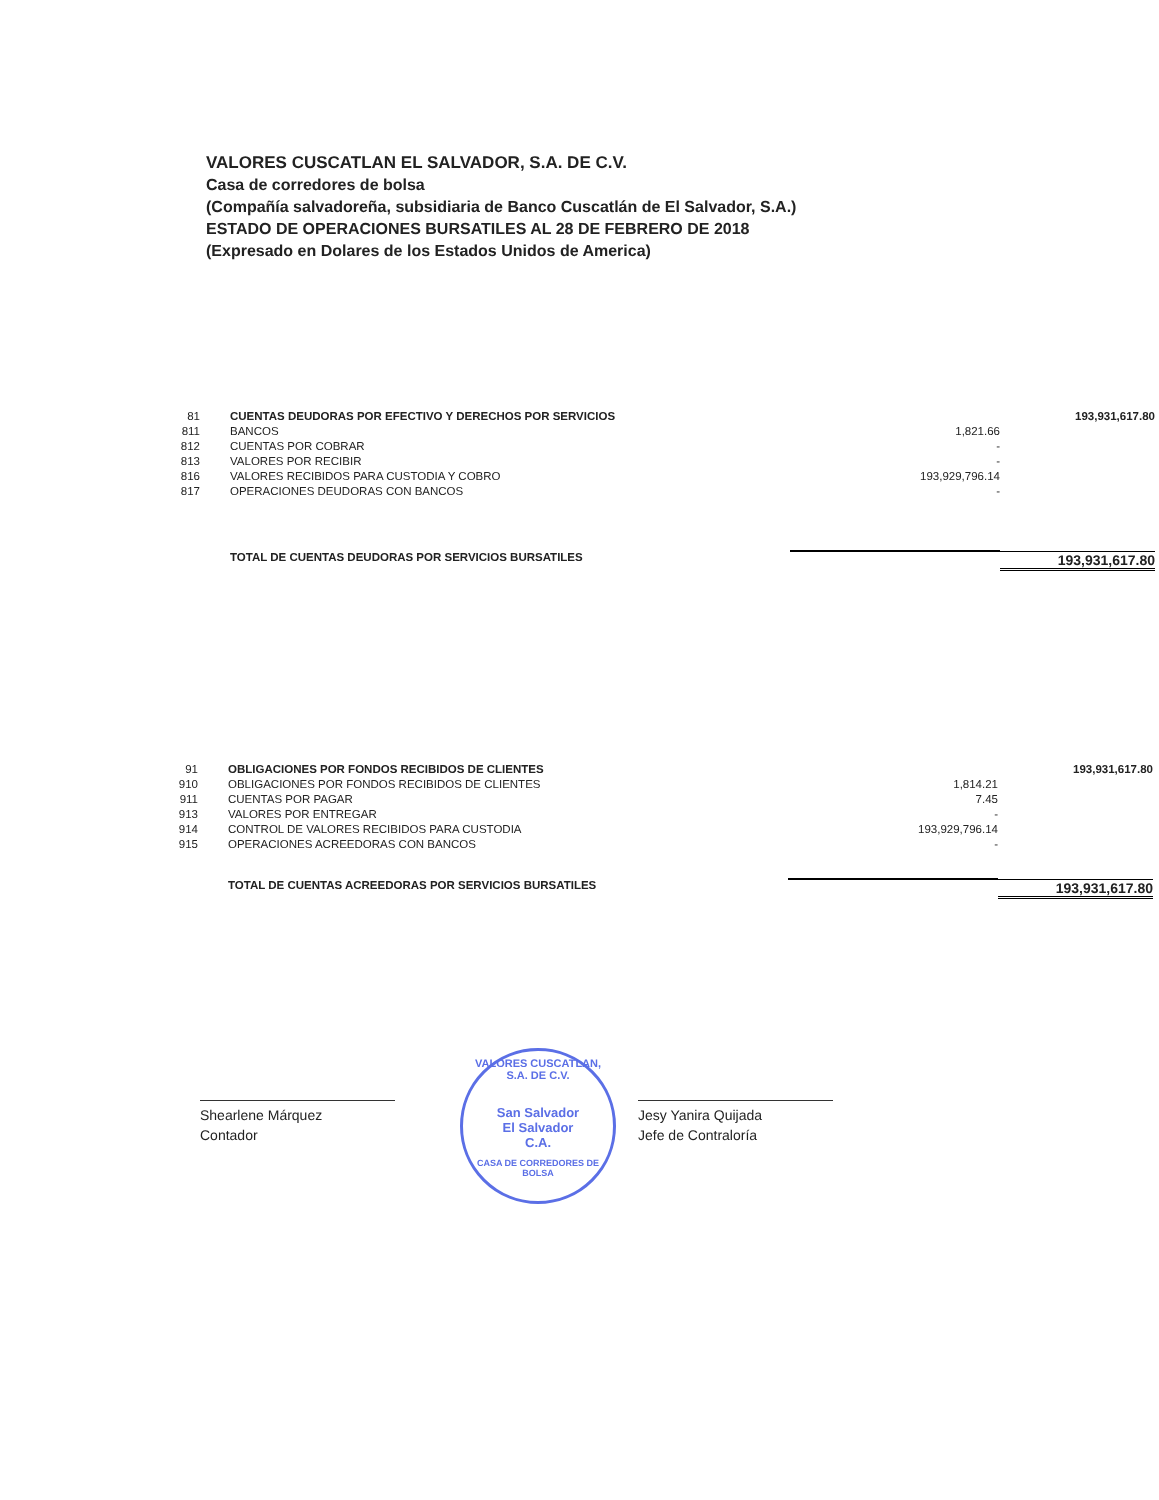VALORES CUSCATLAN EL SALVADOR, S.A. DE C.V.
Casa de corredores de bolsa
(Compañía salvadoreña, subsidiaria de Banco Cuscatlán de El Salvador, S.A.)
ESTADO DE OPERACIONES BURSATILES AL 28 DE FEBRERO DE 2018
(Expresado en Dolares de los Estados Unidos de America)
| 81 | CUENTAS DEUDORAS POR EFECTIVO Y DERECHOS POR SERVICIOS | | 193,931,617.80 |
| 811 | BANCOS | 1,821.66 | |
| 812 | CUENTAS POR COBRAR | - | |
| 813 | VALORES POR RECIBIR | - | |
| 816 | VALORES RECIBIDOS PARA CUSTODIA Y COBRO | 193,929,796.14 | |
| 817 | OPERACIONES DEUDORAS CON BANCOS | - | |
| | TOTAL DE CUENTAS DEUDORAS POR SERVICIOS BURSATILES | | 193,931,617.80 |
| 91 | OBLIGACIONES POR FONDOS RECIBIDOS DE CLIENTES | | 193,931,617.80 |
| 910 | OBLIGACIONES POR FONDOS RECIBIDOS DE CLIENTES | 1,814.21 | |
| 911 | CUENTAS POR PAGAR | 7.45 | |
| 913 | VALORES POR ENTREGAR | - | |
| 914 | CONTROL DE VALORES RECIBIDOS PARA CUSTODIA | 193,929,796.14 | |
| 915 | OPERACIONES ACREEDORAS CON BANCOS | - | |
| | TOTAL DE CUENTAS ACREEDORAS POR SERVICIOS BURSATILES | | 193,931,617.80 |
Shearlene Márquez
Contador
VALORES CUSCATLAN, S.A. DE C.V.
San Salvador
El Salvador
C.A.
CASA DE CORREDORES DE BOLSA
Jesy Yanira Quijada
Jefe de Contraloría